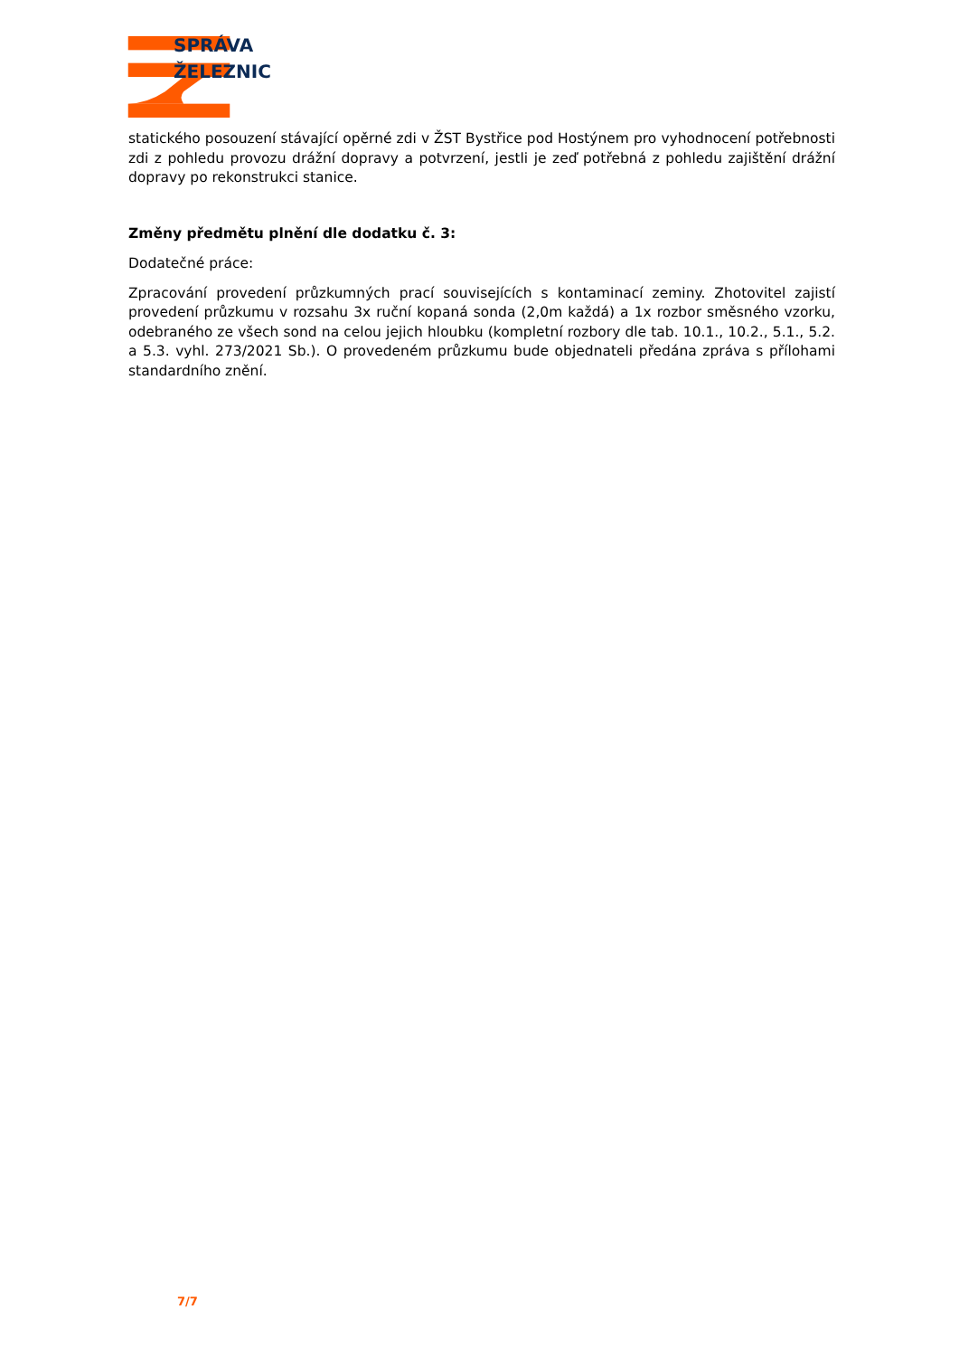SPRÁVA
ŽELEZNIC
statického posouzení stávající opěrné zdi v ŽST Bystřice pod Hostýnem pro vyhodnocení potřebnosti zdi z pohledu provozu drážní dopravy a potvrzení, jestli je zeď potřebná z pohledu zajištění drážní dopravy po rekonstrukci stanice.
Změny předmětu plnění dle dodatku č. 3:
Dodatečné práce:
Zpracování provedení průzkumných prací souvisejících s kontaminací zeminy. Zhotovitel zajistí provedení průzkumu v rozsahu 3x ruční kopaná sonda (2,0m každá) a 1x rozbor směsného vzorku, odebraného ze všech sond na celou jejich hloubku (kompletní rozbory dle tab. 10.1., 10.2., 5.1., 5.2. a 5.3. vyhl. 273/2021 Sb.). O provedeném průzkumu bude objednateli předána zpráva s přílohami standardního znění.
7/7